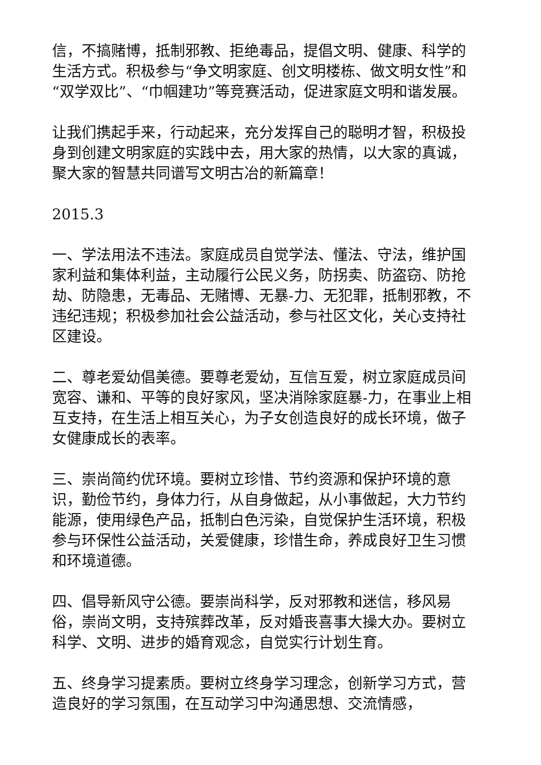信，不搞赌博，抵制邪教、拒绝毒品，提倡文明、健康、科学的生活方式。积极参与“争文明家庭、创文明楼栋、做文明女性”和“双学双比”、“巾帼建功”等竞赛活动，促进家庭文明和谐发展。
让我们携起手来，行动起来，充分发挥自己的聪明才智，积极投身到创建文明家庭的实践中去，用大家的热情，以大家的真诚，聚大家的智慧共同谱写文明古冶的新篇章！
2015.3
一、学法用法不违法。家庭成员自觉学法、懂法、守法，维护国家利益和集体利益，主动履行公民义务，防拐卖、防盗窃、防抢劫、防隐患，无毒品、无赌博、无暴-力、无犯罪，抵制邪教，不违纪违规；积极参加社会公益活动，参与社区文化，关心支持社区建设。
二、尊老爱幼倡美德。要尊老爱幼，互信互爱，树立家庭成员间宽容、谦和、平等的良好家风，坚决消除家庭暴-力，在事业上相互支持，在生活上相互关心，为子女创造良好的成长环境，做子女健康成长的表率。
三、崇尚简约优环境。要树立珍惜、节约资源和保护环境的意识，勤俭节约，身体力行，从自身做起，从小事做起，大力节约能源，使用绿色产品，抵制白色污染，自觉保护生活环境，积极参与环保性公益活动，关爱健康，珍惜生命，养成良好卫生习惯和环境道德。
四、倡导新风守公德。要崇尚科学，反对邪教和迷信，移风易俗，崇尚文明，支持殡葬改革，反对婚丧喜事大操大办。要树立科学、文明、进步的婚育观念，自觉实行计划生育。
五、终身学习提素质。要树立终身学习理念，创新学习方式，营造良好的学习氛围，在互动学习中沟通思想、交流情感，